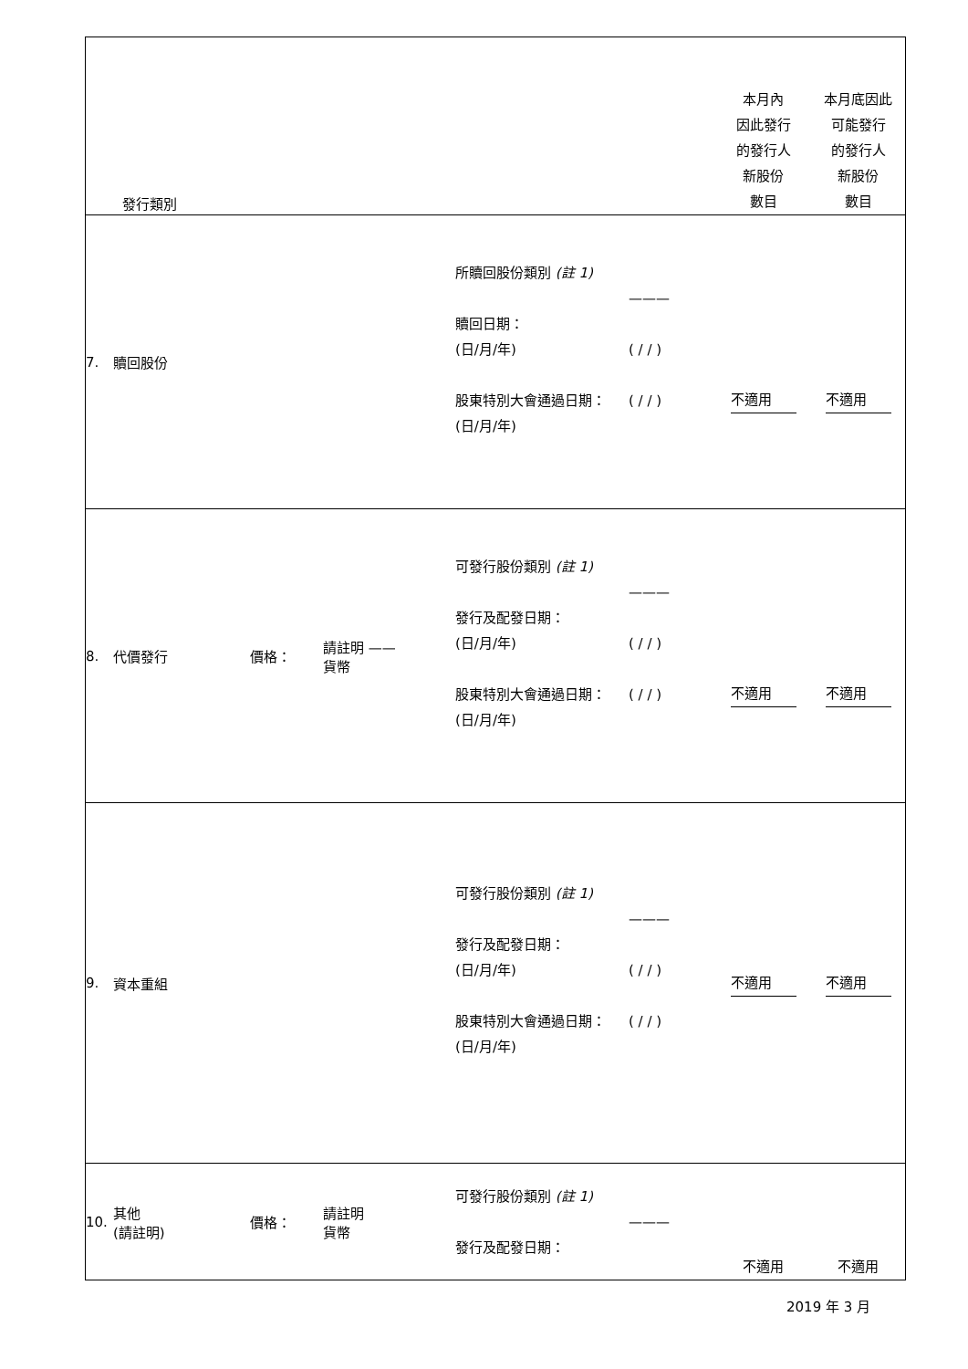| | 發行類別 | | | | | 本月內 因此發行 的發行人 新股份 數目 | 本月底因此 可能發行 的發行人 新股份 數目 |
| 7. | 贖回股份 | | | 所贖回股份類別 (註 1) 贖回日期： (日/月/年) 股東特別大會通過日期： (日/月/年) | ——— ( / / ) ( / / ) | 不適用 | 不適用 |
| 8. | 代價發行 | 價格： | 請註明 —— 貨幣 | 可發行股份類別 (註 1) 發行及配發日期： (日/月/年) 股東特別大會通過日期： (日/月/年) | ——— ( / / ) ( / / ) | 不適用 | 不適用 |
| 9. | 資本重組 | | | 可發行股份類別 (註 1) 發行及配發日期： (日/月/年) 股東特別大會通過日期： (日/月/年) | ——— ( / / ) ( / / ) | 不適用 | 不適用 |
| 10. | 其他 (請註明) | 價格： | 請註明 貨幣 | 可發行股份類別 (註 1) 發行及配發日期： | ——— | 不適用 | 不適用 |
2019 年 3 月